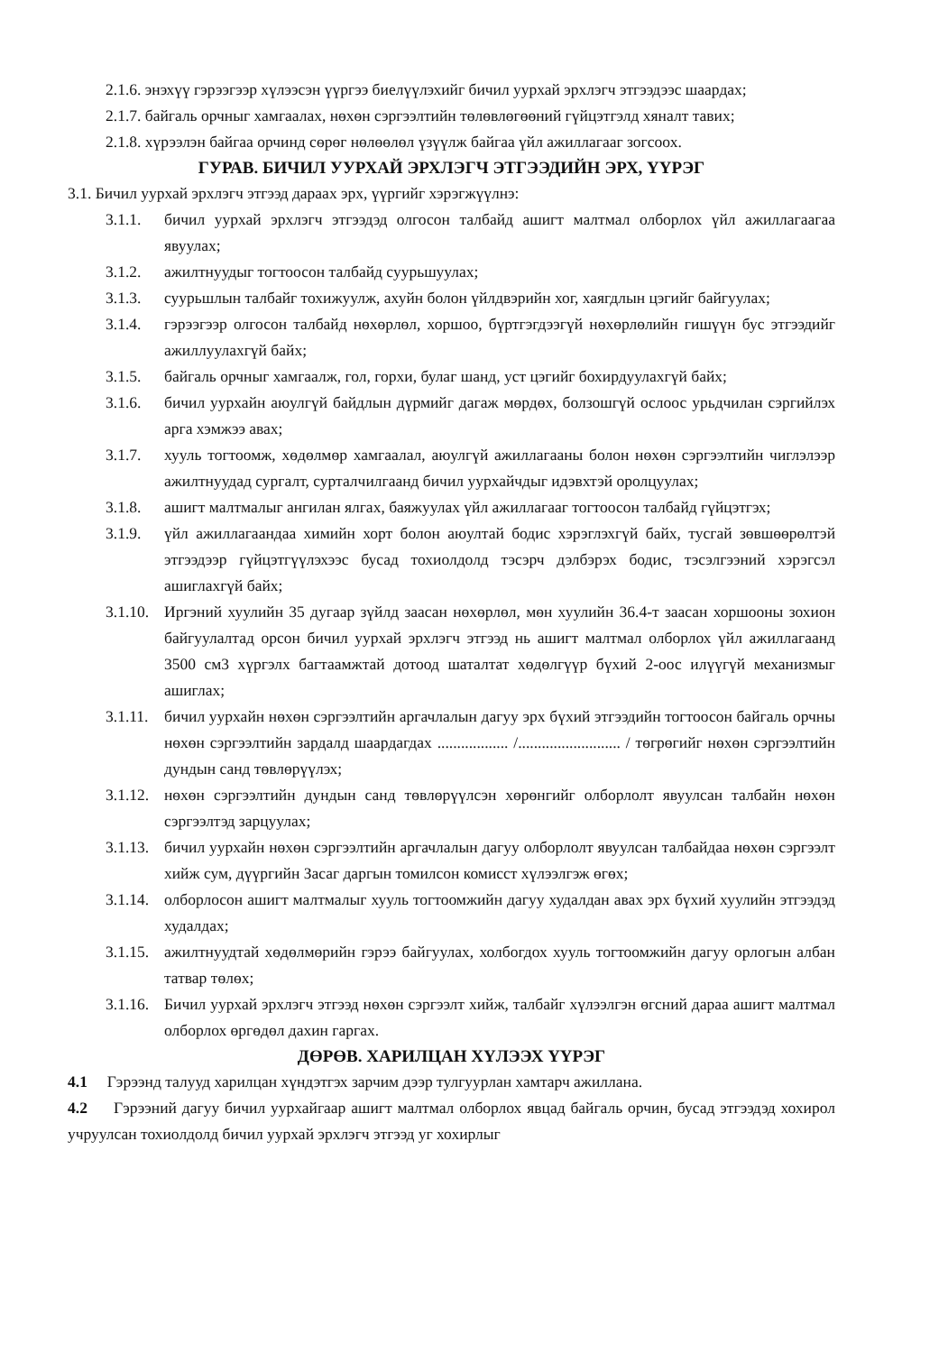2.1.6. энэхүү гэрээгээр хүлээсэн үүргээ биелүүлэхийг бичил уурхай эрхлэгч этгээдээс шаардах;
2.1.7. байгаль орчныг хамгаалах, нөхөн сэргээлтийн төлөвлөгөөний гүйцэтгэлд хяналт тавих;
2.1.8. хүрээлэн байгаа орчинд сөрөг нөлөөлөл үзүүлж байгаа үйл ажиллагааг зогсоох.
ГУРАВ. БИЧИЛ УУРХАЙ ЭРХЛЭГЧ ЭТГЭЭДИЙН ЭРХ, ҮҮРЭГ
3.1. Бичил уурхай эрхлэгч этгээд дараах эрх, үүргийг хэрэгжүүлнэ:
3.1.1. бичил уурхай эрхлэгч этгээдэд олгосон талбайд ашигт малтмал олборлох үйл ажиллагаагаа явуулах;
3.1.2. ажилтнуудыг тогтоосон талбайд суурьшуулах;
3.1.3. суурьшлын талбайг тохижуулж, ахуйн болон үйлдвэрийн хог, хаягдлын цэгийг байгуулах;
3.1.4. гэрээгээр олгосон талбайд нөхөрлөл, хоршоо, бүртгэгдээгүй нөхөрлөлийн гишүүн бус этгээдийг ажиллуулахгүй байх;
3.1.5. байгаль орчныг хамгаалж, гол, горхи, булаг шанд, уст цэгийг бохирдуулахгүй байх;
3.1.6. бичил уурхайн аюулгүй байдлын дүрмийг дагаж мөрдөх, болзошгүй ослоос урьдчилан сэргийлэх арга хэмжээ авах;
3.1.7. хууль тогтоомж, хөдөлмөр хамгаалал, аюулгүй ажиллагааны болон нөхөн сэргээлтийн чиглэлээр ажилтнуудад сургалт, сурталчилгаанд бичил уурхайчдыг идэвхтэй оролцуулах;
3.1.8. ашигт малтмалыг ангилан ялгах, баяжуулах үйл ажиллагааг тогтоосон талбайд гүйцэтгэх;
3.1.9. үйл ажиллагаандаа химийн хорт болон аюултай бодис хэрэглэхгүй байх, тусгай зөвшөөрөлтэй этгээдээр гүйцэтгүүлэхээс бусад тохиолдолд тэсэрч дэлбэрэх бодис, тэсэлгээний хэрэгсэл ашиглахгүй байх;
3.1.10. Иргэний хуулийн 35 дугаар зүйлд заасан нөхөрлөл, мөн хуулийн 36.4-т заасан хоршооны зохион байгуулалтад орсон бичил уурхай эрхлэгч этгээд нь ашигт малтмал олборлох үйл ажиллагаанд 3500 см3 хүргэлх багтаамжтай дотоод шаталтат хөдөлгүүр бүхий 2-оос илүүгүй механизмыг ашиглах;
3.1.11. бичил уурхайн нөхөн сэргээлтийн аргачлалын дагуу эрх бүхий этгээдийн тогтоосон байгаль орчны нөхөн сэргээлтийн зардалд шаардагдах .................. /.......................... / төгрөгийг нөхөн сэргээлтийн дундын санд төвлөрүүлэх;
3.1.12. нөхөн сэргээлтийн дундын санд төвлөрүүлсэн хөрөнгийг олборлолт явуулсан талбайн нөхөн сэргээлтэд зарцуулах;
3.1.13. бичил уурхайн нөхөн сэргээлтийн аргачлалын дагуу олборлолт явуулсан талбайдаа нөхөн сэргээлт хийж сум, дүүргийн Засаг даргын томилсон комисст хүлээлгэж өгөх;
3.1.14. олборлосон ашигт малтмалыг хууль тогтоомжийн дагуу худалдан авах эрх бүхий хуулийн этгээдэд худалдах;
3.1.15. ажилтнуудтай хөдөлмөрийн гэрээ байгуулах, холбогдох хууль тогтоомжийн дагуу орлогын албан татвар төлөх;
3.1.16. Бичил уурхай эрхлэгч этгээд нөхөн сэргээлт хийж, талбайг хүлээлгэн өгсний дараа ашигт малтмал олборлох өргөдөл дахин гаргах.
ДӨРӨВ. ХАРИЛЦАН ХҮЛЭЭХ ҮҮРЭГ
4.1 Гэрээнд талууд харилцан хүндэтгэх зарчим дээр тулгуурлан хамтарч ажиллана.
4.2 Гэрээний дагуу бичил уурхайгаар ашигт малтмал олборлох явцад байгаль орчин, бусад этгээдэд хохирол учруулсан тохиолдолд бичил уурхай эрхлэгч этгээд уг хохирлыг